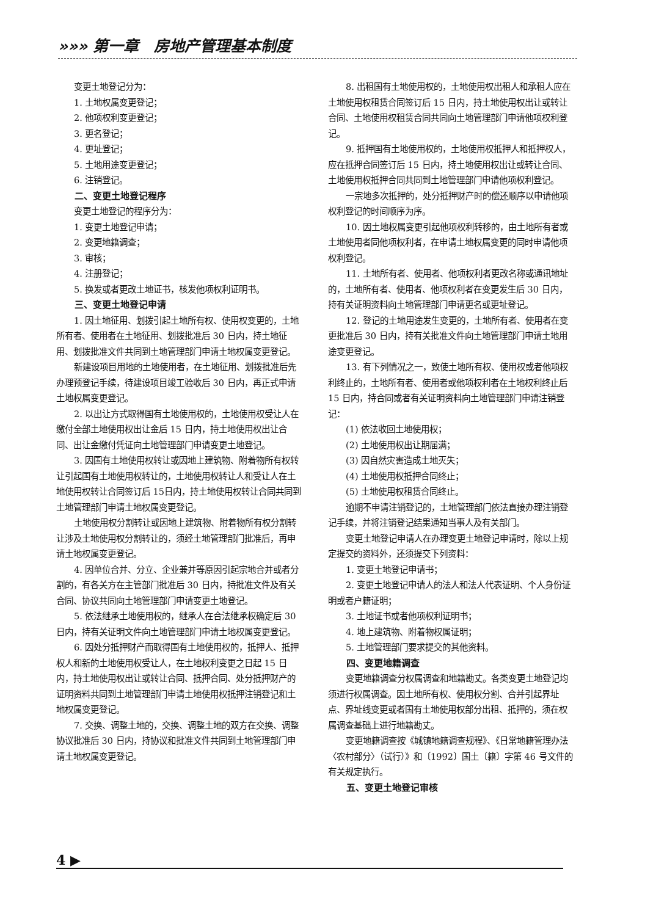»»» 第一章　房地产管理基本制度
变更土地登记分为：
1. 土地权属变更登记；
2. 他项权利变更登记；
3. 更名登记；
4. 更址登记；
5. 土地用途变更登记；
6. 注销登记。
二、变更土地登记程序
变更土地登记的程序分为：
1. 变更土地登记申请；
2. 变更地籍调查；
3. 审核；
4. 注册登记；
5. 换发或者更改土地证书，核发他项权利证明书。
三、变更土地登记申请
1. 因土地征用、划拨引起土地所有权、使用权变更的，土地所有者、使用者在土地征用、划拨批准后 30 日内，持土地征用、划拨批准文件共同到土地管理部门申请土地权属变更登记。
新建设项目用地的土地使用者，在土地征用、划拨批准后先办理预登记手续，待建设项目竣工验收后 30 日内，再正式申请土地权属变更登记。
2. 以出让方式取得国有土地使用权的，土地使用权受让人在缴付全部土地使用权出让金后 15 日内，持土地使用权出让合同、出让金缴付凭证向土地管理部门申请变更土地登记。
3. 因国有土地使用权转让或因地上建筑物、附着物所有权转让引起国有土地使用权转让的，土地使用权转让人和受让人在土地使用权转让合同签订后 15日内，持土地使用权转让合同共同到土地管理部门申请土地权属变更登记。
土地使用权分割转让或因地上建筑物、附着物所有权分割转让涉及土地使用权分割转让的，须经土地管理部门批准后，再申请土地权属变更登记。
4. 因单位合并、分立、企业兼并等原因引起宗地合并或者分割的，有各关方在主管部门批准后 30 日内，持批准文件及有关合同、协议共同向土地管理部门申请变更土地登记。
5. 依法继承土地使用权的，继承人在合法继承权确定后 30 日内，持有关证明文件向土地管理部门申请土地权属变更登记。
6. 因处分抵押财产而取得国有土地使用权的，抵押人、抵押权人和新的土地使用权受让人，在土地权利变更之日起 15 日内，持土地使用权出让或转让合同、抵押合同、处分抵押财产的证明资料共同到土地管理部门申请土地使用权抵押注销登记和土地权属变更登记。
7. 交换、调整土地的，交换、调整土地的双方在交换、调整协议批准后 30 日内，持协议和批准文件共同到土地管理部门申请土地权属变更登记。
8. 出租国有土地使用权的，土地使用权出租人和承租人应在土地使用权租赁合同签订后 15 日内，持土地使用权出让或转让合同、土地使用权租赁合同共同向土地管理部门申请他项权利登记。
9. 抵押国有土地使用权的，土地使用权抵押人和抵押权人，应在抵押合同签订后 15 日内，持土地使用权出让或转让合同、土地使用权抵押合同共同到土地管理部门申请他项权利登记。
一宗地多次抵押的，处分抵押财产时的偿还顺序以申请他项权利登记的时间顺序为序。
10. 因土地权属变更引起他项权利转移的，由土地所有者或土地使用者同他项权利者，在申请土地权属变更的同时申请他项权利登记。
11. 土地所有者、使用者、他项权利者更改名称或通讯地址的，土地所有者、使用者、他项权利者在变更发生后 30 日内，持有关证明资料向土地管理部门申请更名或更址登记。
12. 登记的土地用途发生变更的，土地所有者、使用者在变更批准后 30 日内，持有关批准文件向土地管理部门申请土地用途变更登记。
13. 有下列情况之一，致使土地所有权、使用权或者他项权利终止的，土地所有者、使用者或他项权利者在土地权利终止后 15 日内，持合同或者有关证明资料向土地管理部门申请注销登记：
(1) 依法收回土地使用权；
(2) 土地使用权出让期届满；
(3) 因自然灾害造成土地灭失；
(4) 土地使用权抵押合同终止；
(5) 土地使用权租赁合同终止。
逾期不申请注销登记的，土地管理部门依法直接办理注销登记手续，并将注销登记结果通知当事人及有关部门。
变更土地登记申请人在办理变更土地登记申请时，除以上规定提交的资料外，还须提交下列资料：
1. 变更土地登记申请书；
2. 变更土地登记申请人的法人和法人代表证明、个人身份证明或者户籍证明；
3. 土地证书或者他项权利证明书；
4. 地上建筑物、附着物权属证明；
5. 土地管理部门要求提交的其他资料。
四、变更地籍调查
变更地籍调查分权属调查和地籍勘丈。各类变更土地登记均须进行权属调查。因土地所有权、使用权分割、合并引起界址点、界址线变更或者国有土地使用权部分出租、抵押的，须在权属调查基础上进行地籍勘丈。
变更地籍调查按《城镇地籍调查规程》、《日常地籍管理办法〈农村部分〉（试行）》和〔1992〕国土〔籍〕字第 46 号文件的有关规定执行。
五、变更土地登记审核
4 ▶